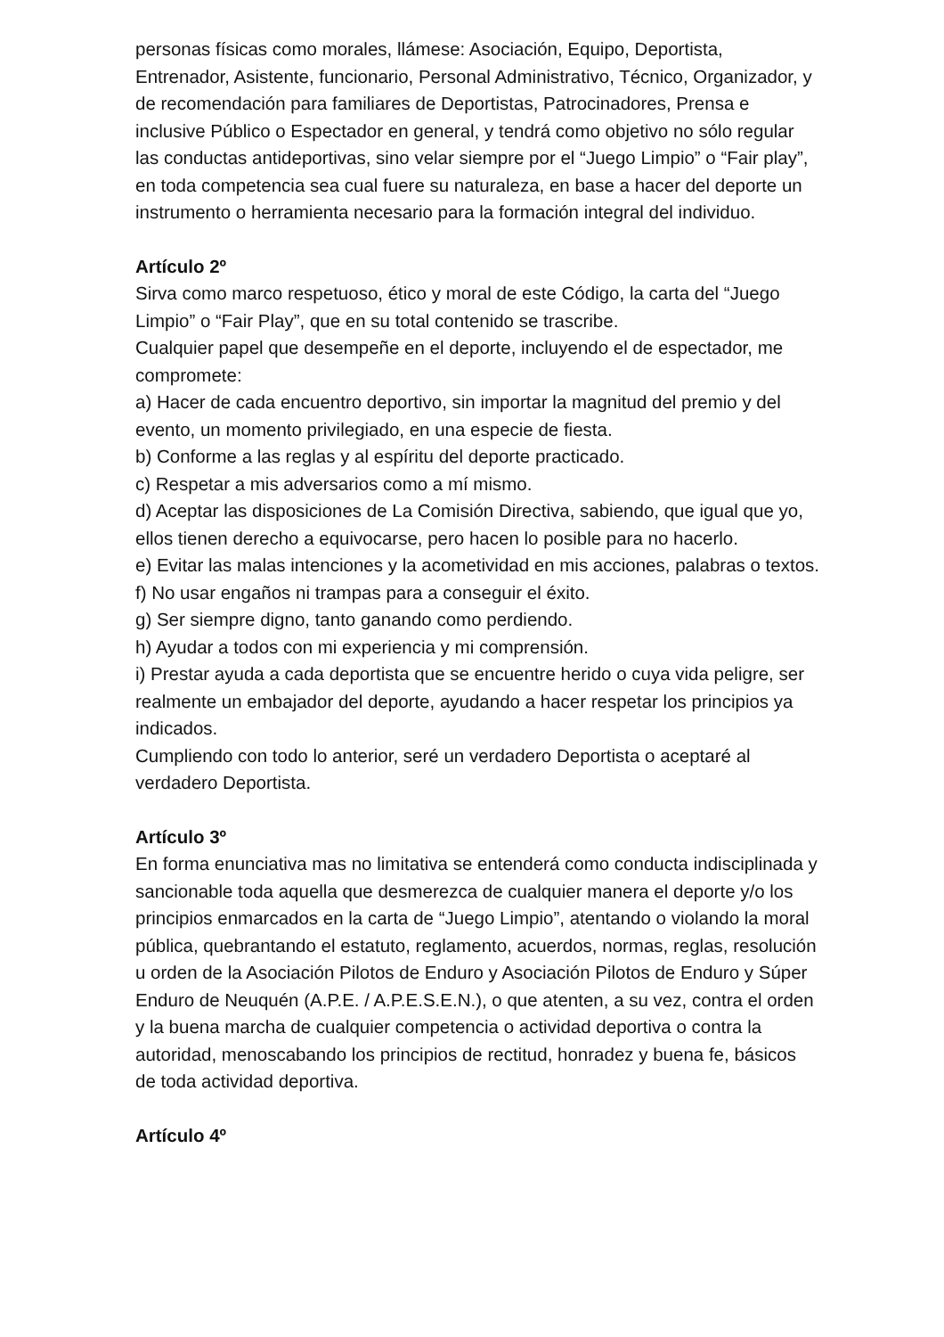personas físicas como morales, llámese: Asociación, Equipo, Deportista, Entrenador, Asistente, funcionario, Personal Administrativo, Técnico, Organizador, y de recomendación para familiares de Deportistas, Patrocinadores, Prensa e inclusive Público o Espectador en general, y tendrá como objetivo no sólo regular las conductas antideportivas, sino velar siempre por el “Juego Limpio” o “Fair play”, en toda competencia sea cual fuere su naturaleza, en base a hacer del deporte un instrumento o herramienta necesario para la formación integral del individuo.
Artículo 2º
Sirva como marco respetuoso, ético y moral de este Código, la carta del “Juego Limpio” o “Fair Play”, que en su total contenido se trascribe.
Cualquier papel que desempeñe en el deporte, incluyendo el de espectador, me compromete:
a) Hacer de cada encuentro deportivo, sin importar la magnitud del premio y del evento, un momento privilegiado, en una especie de fiesta.
b) Conforme a las reglas y al espíritu del deporte practicado.
c) Respetar a mis adversarios como a mí mismo.
d) Aceptar las disposiciones de La Comisión Directiva, sabiendo, que igual que yo, ellos tienen derecho a equivocarse, pero hacen lo posible para no hacerlo.
e) Evitar las malas intenciones y la acometividad en mis acciones, palabras o textos.
f) No usar engaños ni trampas para a conseguir el éxito.
g) Ser siempre digno, tanto ganando como perdiendo.
h) Ayudar a todos con mi experiencia y mi comprensión.
i) Prestar ayuda a cada deportista que se encuentre herido o cuya vida peligre, ser realmente un embajador del deporte, ayudando a hacer respetar los principios ya indicados.
Cumpliendo con todo lo anterior, seré un verdadero Deportista o aceptaré al verdadero Deportista.
Artículo 3º
En forma enunciativa mas no limitativa se entenderá como conducta indisciplinada y sancionable toda aquella que desmerezca de cualquier manera el deporte y/o los principios enmarcados en la carta de “Juego Limpio”, atentando o violando la moral pública, quebrantando el estatuto, reglamento, acuerdos, normas, reglas, resolución u orden de la Asociación Pilotos de Enduro y Asociación Pilotos de Enduro y Súper Enduro de Neuquén (A.P.E. / A.P.E.S.E.N.), o que atenten, a su vez, contra el orden y la buena marcha de cualquier competencia o actividad deportiva o contra la autoridad, menoscabando los principios de rectitud, honradez y buena fe, básicos de toda actividad deportiva.
Artículo 4º